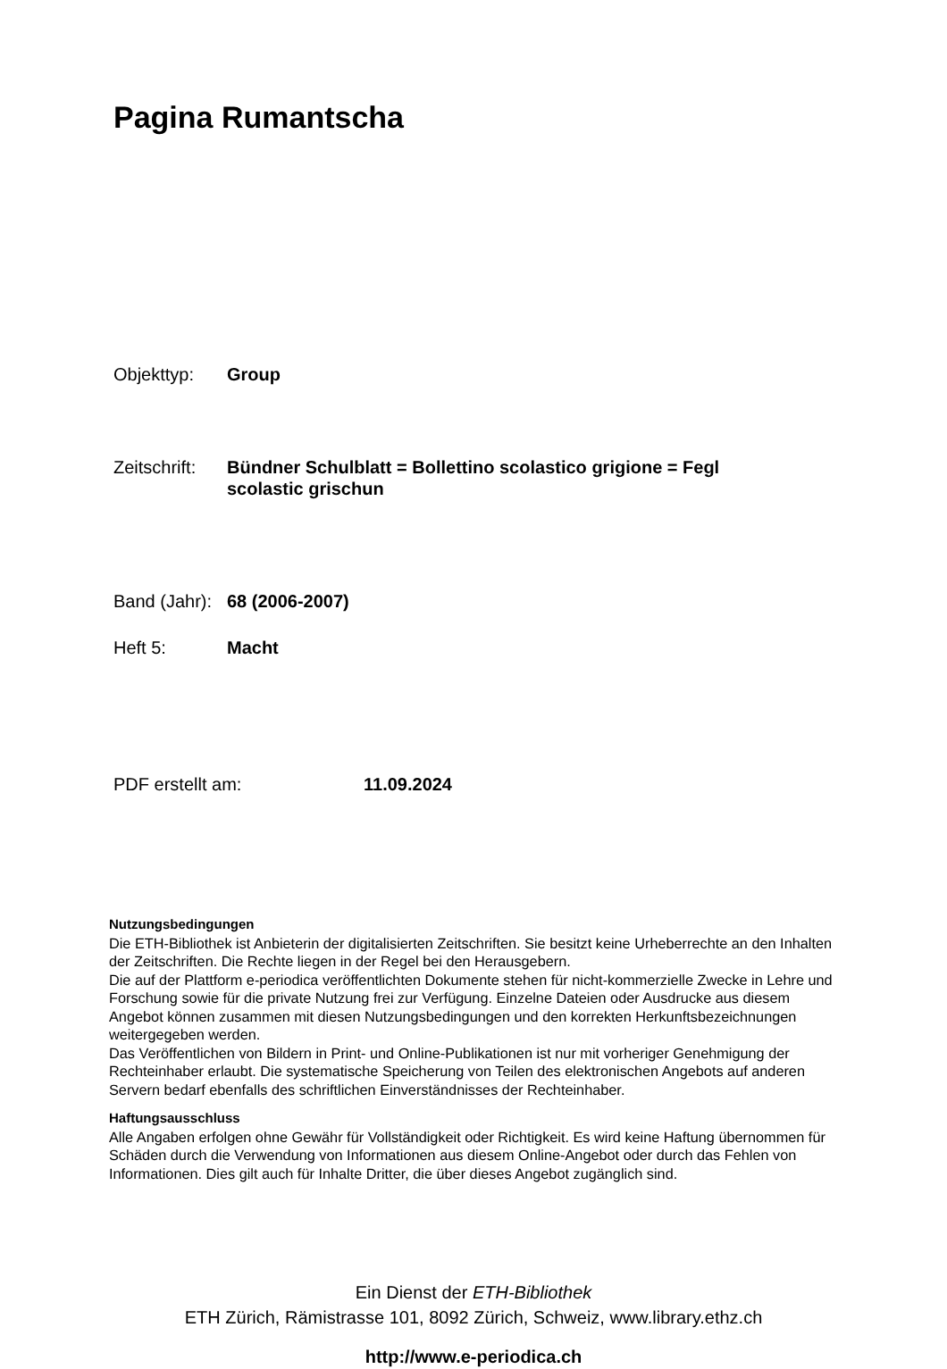Pagina Rumantscha
Objekttyp: Group
Zeitschrift: Bündner Schulblatt = Bollettino scolastico grigione = Fegl scolastic grischun
Band (Jahr): 68 (2006-2007)
Heft 5: Macht
PDF erstellt am: 11.09.2024
Nutzungsbedingungen
Die ETH-Bibliothek ist Anbieterin der digitalisierten Zeitschriften. Sie besitzt keine Urheberrechte an den Inhalten der Zeitschriften. Die Rechte liegen in der Regel bei den Herausgebern.
Die auf der Plattform e-periodica veröffentlichten Dokumente stehen für nicht-kommerzielle Zwecke in Lehre und Forschung sowie für die private Nutzung frei zur Verfügung. Einzelne Dateien oder Ausdrucke aus diesem Angebot können zusammen mit diesen Nutzungsbedingungen und den korrekten Herkunftsbezeichnungen weitergegeben werden.
Das Veröffentlichen von Bildern in Print- und Online-Publikationen ist nur mit vorheriger Genehmigung der Rechteinhaber erlaubt. Die systematische Speicherung von Teilen des elektronischen Angebots auf anderen Servern bedarf ebenfalls des schriftlichen Einverständnisses der Rechteinhaber.
Haftungsausschluss
Alle Angaben erfolgen ohne Gewähr für Vollständigkeit oder Richtigkeit. Es wird keine Haftung übernommen für Schäden durch die Verwendung von Informationen aus diesem Online-Angebot oder durch das Fehlen von Informationen. Dies gilt auch für Inhalte Dritter, die über dieses Angebot zugänglich sind.
Ein Dienst der ETH-Bibliothek
ETH Zürich, Rämistrasse 101, 8092 Zürich, Schweiz, www.library.ethz.ch
http://www.e-periodica.ch